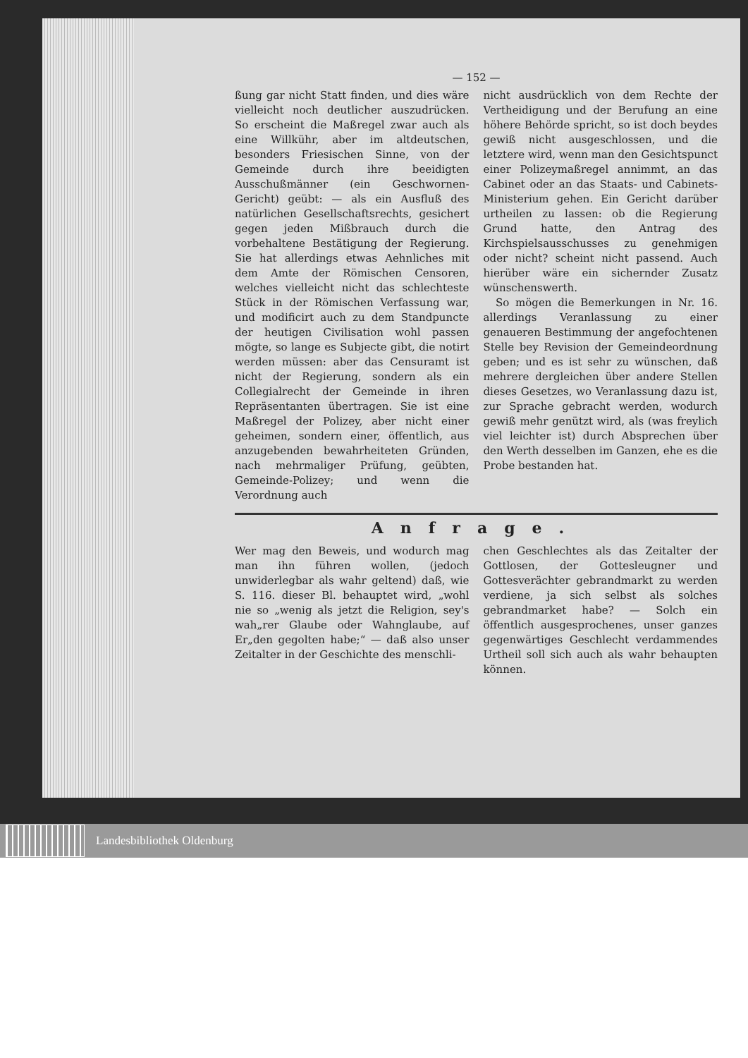— 152 —
ßung gar nicht Statt finden, und dies wäre vielleicht noch deutlicher auszudrücken. So erscheint die Maßregel zwar auch als eine Willkühr, aber im altdeutschen, besonders Friesischen Sinne, von der Gemeinde durch ihre beeidigten Ausschußmänner (ein Geschwornen-Gericht) geübt: — als ein Ausfluß des natürlichen Gesellschaftsrechts, gesichert gegen jeden Mißbrauch durch die vorbehaltene Bestätigung der Regierung. Sie hat allerdings etwas Aehnliches mit dem Amte der Römischen Censoren, welches vielleicht nicht das schlechteste Stück in der Römischen Verfassung war, und modificirt auch zu dem Standpuncte der heutigen Civilisation wohl passen mögte, so lange es Subjecte gibt, die notirt werden müssen: aber das Censuramt ist nicht der Regierung, sondern als ein Collegialrecht der Gemeinde in ihren Repräsentanten übertragen. Sie ist eine Maßregel der Polizey, aber nicht einer geheimen, sondern einer, öffentlich, aus anzugebenden bewahrheiteten Gründen, nach mehrmaliger Prüfung, geübten, Gemeinde-Polizey; und wenn die Verordnung auch
nicht ausdrücklich von dem Rechte der Vertheidigung und der Berufung an eine höhere Behörde spricht, so ist doch beydes gewiß nicht ausgeschlossen, und die letztere wird, wenn man den Gesichtspunct einer Polizeymaßregel annimmt, an das Cabinet oder an das Staats- und Cabinets-Ministerium gehen. Ein Gericht darüber urtheilen zu lassen: ob die Regierung Grund hatte, den Antrag des Kirchspielsausschusses zu genehmigen oder nicht? scheint nicht passend. Auch hierüber wäre ein sichernder Zusatz wünschenswerth.
So mögen die Bemerkungen in Nr. 16. allerdings Veranlassung zu einer genaueren Bestimmung der angefochtenen Stelle bey Revision der Gemeindeordnung geben; und es ist sehr zu wünschen, daß mehrere dergleichen über andere Stellen dieses Gesetzes, wo Veranlassung dazu ist, zur Sprache gebracht werden, wodurch gewiß mehr genützt wird, als (was freylich viel leichter ist) durch Absprechen über den Werth desselben im Ganzen, ehe es die Probe bestanden hat.
Anfrage.
Wer mag den Beweis, und wodurch mag man ihn führen wollen, (jedoch unwiderlegbar als wahr geltend) daß, wie S. 116. dieser Bl. behauptet wird, „wohl nie so „wenig als jetzt die Religion, sey's wah„rer Glaube oder Wahnglaube, auf Er„den gegolten habe;“ — daß also unser Zeitalter in der Geschichte des menschli-
chen Geschlechtes als das Zeitalter der Gottlosen, der Gottesleugner und Gottesverächter gebrandmarkt zu werden verdiene, ja sich selbst als solches gebrandmarket habe? — Solch ein öffentlich ausgesprochenes, unser ganzes gegenwärtiges Geschlecht verdammendes Urtheil soll sich auch als wahr behaupten können.
Landesbibliothek Oldenburg